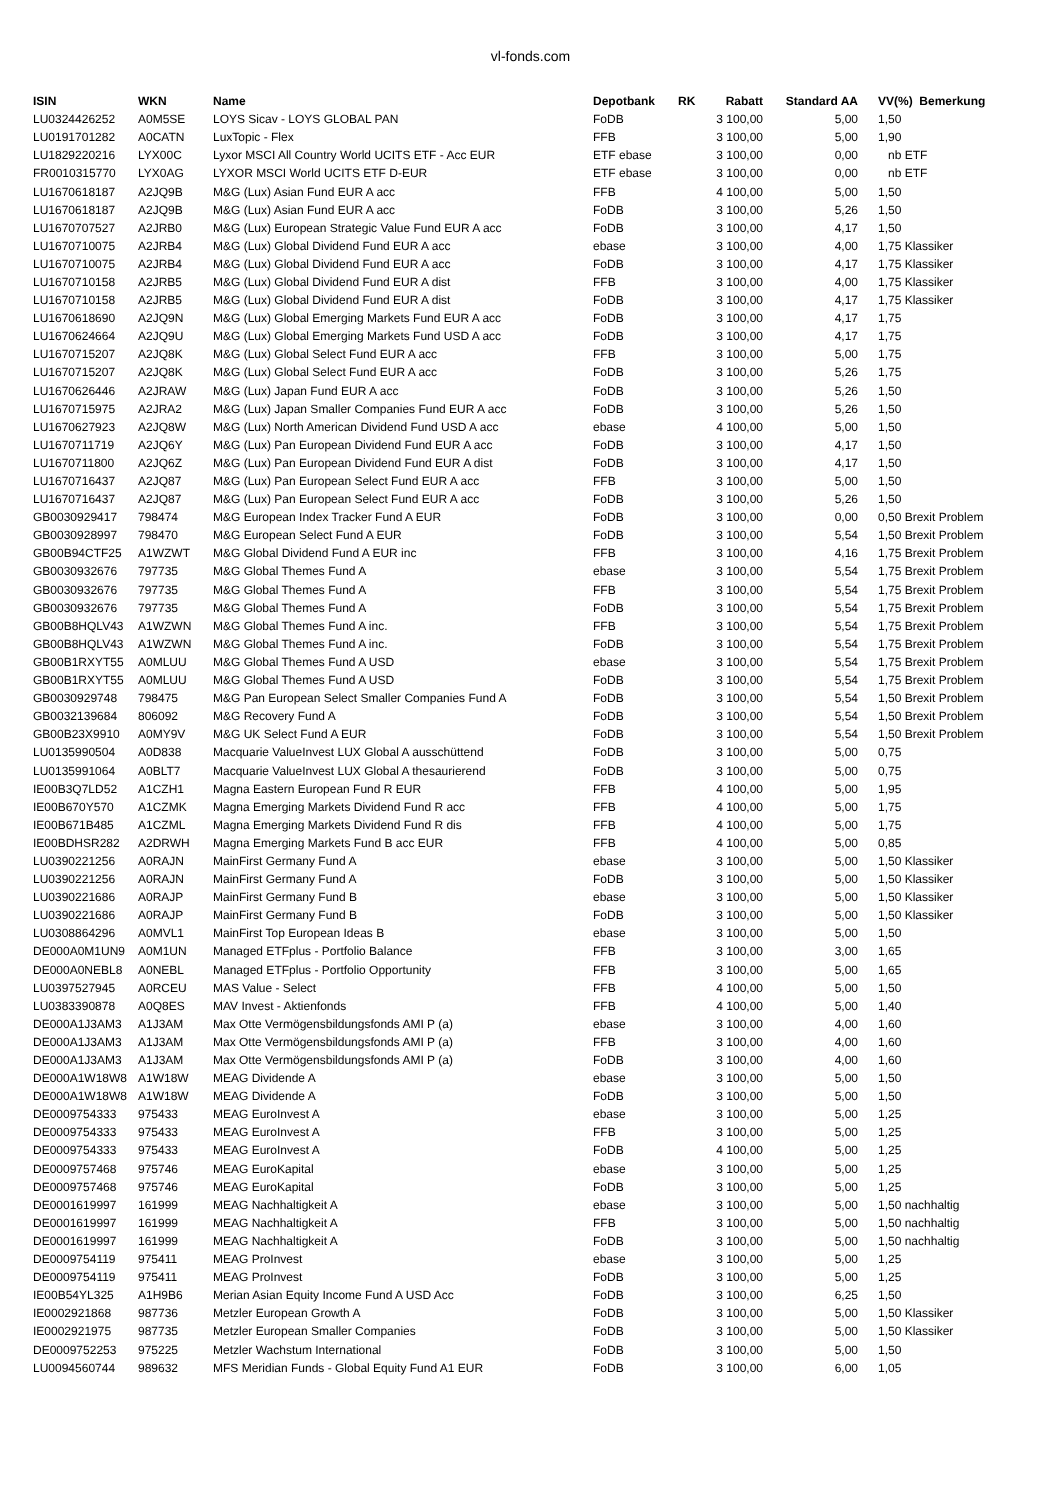vl-fonds.com
| ISIN | WKN | Name | Depotbank | RK | Rabatt | Standard AA | | VV(%) Bemerkung |
| --- | --- | --- | --- | --- | --- | --- | --- | --- |
| LU0324426252 | A0M5SE | LOYS Sicav - LOYS GLOBAL PAN | FoDB | | 3 100,00 | 5,00 | | 1,50 |
| LU0191701282 | A0CATN | LuxTopic - Flex | FFB | | 3 100,00 | 5,00 | | 1,90 |
| LU1829220216 | LYX00C | Lyxor MSCI All Country World UCITS ETF - Acc EUR | ETF ebase | | 3 100,00 | 0,00 | | nb ETF |
| FR0010315770 | LYX0AG | LYXOR MSCI World UCITS ETF D-EUR | ETF ebase | | 3 100,00 | 0,00 | | nb ETF |
| LU1670618187 | A2JQ9B | M&G (Lux) Asian Fund EUR A acc | FFB | | 4 100,00 | 5,00 | | 1,50 |
| LU1670618187 | A2JQ9B | M&G (Lux) Asian Fund EUR A acc | FoDB | | 3 100,00 | 5,26 | | 1,50 |
| LU1670707527 | A2JRB0 | M&G (Lux) European Strategic Value Fund EUR A acc | FoDB | | 3 100,00 | 4,17 | | 1,50 |
| LU1670710075 | A2JRB4 | M&G (Lux) Global Dividend Fund EUR A acc | ebase | | 3 100,00 | 4,00 | | 1,75 Klassiker |
| LU1670710075 | A2JRB4 | M&G (Lux) Global Dividend Fund EUR A acc | FoDB | | 3 100,00 | 4,17 | | 1,75 Klassiker |
| LU1670710158 | A2JRB5 | M&G (Lux) Global Dividend Fund EUR A dist | FFB | | 3 100,00 | 4,00 | | 1,75 Klassiker |
| LU1670710158 | A2JRB5 | M&G (Lux) Global Dividend Fund EUR A dist | FoDB | | 3 100,00 | 4,17 | | 1,75 Klassiker |
| LU1670618690 | A2JQ9N | M&G (Lux) Global Emerging Markets Fund EUR A acc | FoDB | | 3 100,00 | 4,17 | | 1,75 |
| LU1670624664 | A2JQ9U | M&G (Lux) Global Emerging Markets Fund USD A acc | FoDB | | 3 100,00 | 4,17 | | 1,75 |
| LU1670715207 | A2JQ8K | M&G (Lux) Global Select Fund EUR A acc | FFB | | 3 100,00 | 5,00 | | 1,75 |
| LU1670715207 | A2JQ8K | M&G (Lux) Global Select Fund EUR A acc | FoDB | | 3 100,00 | 5,26 | | 1,75 |
| LU1670626446 | A2JRAW | M&G (Lux) Japan Fund EUR A acc | FoDB | | 3 100,00 | 5,26 | | 1,50 |
| LU1670715975 | A2JRA2 | M&G (Lux) Japan Smaller Companies Fund EUR A acc | FoDB | | 3 100,00 | 5,26 | | 1,50 |
| LU1670627923 | A2JQ8W | M&G (Lux) North American Dividend Fund USD A acc | ebase | | 4 100,00 | 5,00 | | 1,50 |
| LU1670711719 | A2JQ6Y | M&G (Lux) Pan European Dividend Fund EUR A acc | FoDB | | 3 100,00 | 4,17 | | 1,50 |
| LU1670711800 | A2JQ6Z | M&G (Lux) Pan European Dividend Fund EUR A dist | FoDB | | 3 100,00 | 4,17 | | 1,50 |
| LU1670716437 | A2JQ87 | M&G (Lux) Pan European Select Fund EUR A acc | FFB | | 3 100,00 | 5,00 | | 1,50 |
| LU1670716437 | A2JQ87 | M&G (Lux) Pan European Select Fund EUR A acc | FoDB | | 3 100,00 | 5,26 | | 1,50 |
| GB0030929417 | 798474 | M&G European Index Tracker Fund A EUR | FoDB | | 3 100,00 | 0,00 | | 0,50 Brexit Problem |
| GB0030928997 | 798470 | M&G European Select Fund A EUR | FoDB | | 3 100,00 | 5,54 | | 1,50 Brexit Problem |
| GB00B94CTF25 | A1WZWT | M&G Global Dividend Fund A EUR inc | FFB | | 3 100,00 | 4,16 | | 1,75 Brexit Problem |
| GB0030932676 | 797735 | M&G Global Themes Fund A | ebase | | 3 100,00 | 5,54 | | 1,75 Brexit Problem |
| GB0030932676 | 797735 | M&G Global Themes Fund A | FFB | | 3 100,00 | 5,54 | | 1,75 Brexit Problem |
| GB0030932676 | 797735 | M&G Global Themes Fund A | FoDB | | 3 100,00 | 5,54 | | 1,75 Brexit Problem |
| GB00B8HQLV43 | A1WZWN | M&G Global Themes Fund A inc. | FFB | | 3 100,00 | 5,54 | | 1,75 Brexit Problem |
| GB00B8HQLV43 | A1WZWN | M&G Global Themes Fund A inc. | FoDB | | 3 100,00 | 5,54 | | 1,75 Brexit Problem |
| GB00B1RXYT55 | A0MLUU | M&G Global Themes Fund A USD | ebase | | 3 100,00 | 5,54 | | 1,75 Brexit Problem |
| GB00B1RXYT55 | A0MLUU | M&G Global Themes Fund A USD | FoDB | | 3 100,00 | 5,54 | | 1,75 Brexit Problem |
| GB0030929748 | 798475 | M&G Pan European Select Smaller Companies Fund A | FoDB | | 3 100,00 | 5,54 | | 1,50 Brexit Problem |
| GB0032139684 | 806092 | M&G Recovery Fund A | FoDB | | 3 100,00 | 5,54 | | 1,50 Brexit Problem |
| GB00B23X9910 | A0MY9V | M&G UK Select Fund A EUR | FoDB | | 3 100,00 | 5,54 | | 1,50 Brexit Problem |
| LU0135990504 | A0D838 | Macquarie ValueInvest LUX Global A ausschüttend | FoDB | | 3 100,00 | 5,00 | | 0,75 |
| LU0135991064 | A0BLT7 | Macquarie ValueInvest LUX Global A thesaurierend | FoDB | | 3 100,00 | 5,00 | | 0,75 |
| IE00B3Q7LD52 | A1CZH1 | Magna Eastern European Fund R EUR | FFB | | 4 100,00 | 5,00 | | 1,95 |
| IE00B670Y570 | A1CZMK | Magna Emerging Markets Dividend Fund R acc | FFB | | 4 100,00 | 5,00 | | 1,75 |
| IE00B671B485 | A1CZML | Magna Emerging Markets Dividend Fund R dis | FFB | | 4 100,00 | 5,00 | | 1,75 |
| IE00BDHSR282 | A2DRWH | Magna Emerging Markets Fund B acc EUR | FFB | | 4 100,00 | 5,00 | | 0,85 |
| LU0390221256 | A0RAJN | MainFirst Germany Fund A | ebase | | 3 100,00 | 5,00 | | 1,50 Klassiker |
| LU0390221256 | A0RAJN | MainFirst Germany Fund A | FoDB | | 3 100,00 | 5,00 | | 1,50 Klassiker |
| LU0390221686 | A0RAJP | MainFirst Germany Fund B | ebase | | 3 100,00 | 5,00 | | 1,50 Klassiker |
| LU0390221686 | A0RAJP | MainFirst Germany Fund B | FoDB | | 3 100,00 | 5,00 | | 1,50 Klassiker |
| LU0308864296 | A0MVL1 | MainFirst Top European Ideas B | ebase | | 3 100,00 | 5,00 | | 1,50 |
| DE000A0M1UN9 | A0M1UN | Managed ETFplus - Portfolio Balance | FFB | | 3 100,00 | 3,00 | | 1,65 |
| DE000A0NEBL8 | A0NEBL | Managed ETFplus - Portfolio Opportunity | FFB | | 3 100,00 | 5,00 | | 1,65 |
| LU0397527945 | A0RCEU | MAS Value - Select | FFB | | 4 100,00 | 5,00 | | 1,50 |
| LU0383390878 | A0Q8ES | MAV Invest - Aktienfonds | FFB | | 4 100,00 | 5,00 | | 1,40 |
| DE000A1J3AM3 | A1J3AM | Max Otte Vermögensbildungsfonds AMI P (a) | ebase | | 3 100,00 | 4,00 | | 1,60 |
| DE000A1J3AM3 | A1J3AM | Max Otte Vermögensbildungsfonds AMI P (a) | FFB | | 3 100,00 | 4,00 | | 1,60 |
| DE000A1J3AM3 | A1J3AM | Max Otte Vermögensbildungsfonds AMI P (a) | FoDB | | 3 100,00 | 4,00 | | 1,60 |
| DE000A1W18W8 | A1W18W | MEAG Dividende A | ebase | | 3 100,00 | 5,00 | | 1,50 |
| DE000A1W18W8 | A1W18W | MEAG Dividende A | FoDB | | 3 100,00 | 5,00 | | 1,50 |
| DE0009754333 | 975433 | MEAG EuroInvest A | ebase | | 3 100,00 | 5,00 | | 1,25 |
| DE0009754333 | 975433 | MEAG EuroInvest A | FFB | | 3 100,00 | 5,00 | | 1,25 |
| DE0009754333 | 975433 | MEAG EuroInvest A | FoDB | | 4 100,00 | 5,00 | | 1,25 |
| DE0009757468 | 975746 | MEAG EuroKapital | ebase | | 3 100,00 | 5,00 | | 1,25 |
| DE0009757468 | 975746 | MEAG EuroKapital | FoDB | | 3 100,00 | 5,00 | | 1,25 |
| DE0001619997 | 161999 | MEAG Nachhaltigkeit A | ebase | | 3 100,00 | 5,00 | | 1,50 nachhaltig |
| DE0001619997 | 161999 | MEAG Nachhaltigkeit A | FFB | | 3 100,00 | 5,00 | | 1,50 nachhaltig |
| DE0001619997 | 161999 | MEAG Nachhaltigkeit A | FoDB | | 3 100,00 | 5,00 | | 1,50 nachhaltig |
| DE0009754119 | 975411 | MEAG ProInvest | ebase | | 3 100,00 | 5,00 | | 1,25 |
| DE0009754119 | 975411 | MEAG ProInvest | FoDB | | 3 100,00 | 5,00 | | 1,25 |
| IE00B54YL325 | A1H9B6 | Merian Asian Equity Income Fund A USD Acc | FoDB | | 3 100,00 | 6,25 | | 1,50 |
| IE0002921868 | 987736 | Metzler European Growth A | FoDB | | 3 100,00 | 5,00 | | 1,50 Klassiker |
| IE0002921975 | 987735 | Metzler European Smaller Companies | FoDB | | 3 100,00 | 5,00 | | 1,50 Klassiker |
| DE0009752253 | 975225 | Metzler Wachstum International | FoDB | | 3 100,00 | 5,00 | | 1,50 |
| LU0094560744 | 989632 | MFS Meridian Funds - Global Equity Fund A1 EUR | FoDB | | 3 100,00 | 6,00 | | 1,05 |